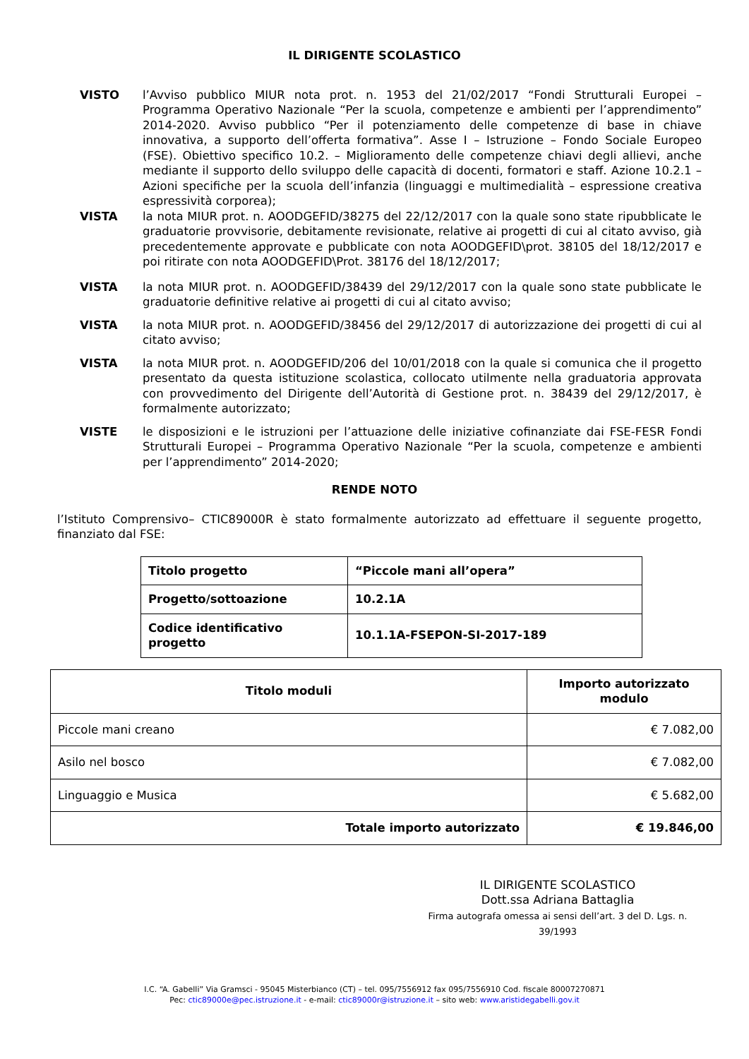IL DIRIGENTE SCOLASTICO
VISTO l’Avviso pubblico MIUR nota prot. n. 1953 del 21/02/2017 “Fondi Strutturali Europei – Programma Operativo Nazionale “Per la scuola, competenze e ambienti per l’apprendimento” 2014-2020. Avviso pubblico “Per il potenziamento delle competenze di base in chiave innovativa, a supporto dell’offerta formativa”. Asse I – Istruzione – Fondo Sociale Europeo (FSE). Obiettivo specifico 10.2. – Miglioramento delle competenze chiavi degli allievi, anche mediante il supporto dello sviluppo delle capacità di docenti, formatori e staff. Azione 10.2.1 – Azioni specifiche per la scuola dell’infanzia (linguaggi e multimedialità – espressione creativa espressività corporea);
VISTA la nota MIUR prot. n. AOODGEFID/38275 del 22/12/2017 con la quale sono state ripubblicate le graduatorie provvisorie, debitamente revisionate, relative ai progetti di cui al citato avviso, già precedentemente approvate e pubblicate con nota AOODGEFID\prot. 38105 del 18/12/2017 e poi ritirate con nota AOODGEFID\Prot. 38176 del 18/12/2017;
VISTA la nota MIUR prot. n. AOODGEFID/38439 del 29/12/2017 con la quale sono state pubblicate le graduatorie definitive relative ai progetti di cui al citato avviso;
VISTA la nota MIUR prot. n. AOODGEFID/38456 del 29/12/2017 di autorizzazione dei progetti di cui al citato avviso;
VISTA la nota MIUR prot. n. AOODGEFID/206 del 10/01/2018 con la quale si comunica che il progetto presentato da questa istituzione scolastica, collocato utilmente nella graduatoria approvata con provvedimento del Dirigente dell’Autorità di Gestione prot. n. 38439 del 29/12/2017, è formalmente autorizzato;
VISTE le disposizioni e le istruzioni per l’attuazione delle iniziative cofinanziate dai FSE-FESR Fondi Strutturali Europei – Programma Operativo Nazionale “Per la scuola, competenze e ambienti per l’apprendimento” 2014-2020;
RENDE NOTO
l’Istituto Comprensivo– CTIC89000R è stato formalmente autorizzato ad effettuare il seguente progetto, finanziato dal FSE:
| Titolo progetto | “Piccole mani all’opera” |
| Progetto/sottoazione | 10.2.1A |
| Codice identificativo progetto | 10.1.1A-FSEPON-SI-2017-189 |
| Titolo moduli | Importo autorizzato modulo |
| --- | --- |
| Piccole mani creano | € 7.082,00 |
| Asilo nel bosco | € 7.082,00 |
| Linguaggio e Musica | € 5.682,00 |
| Totale importo autorizzato | € 19.846,00 |
IL DIRIGENTE SCOLASTICO
Dott.ssa Adriana Battaglia
Firma autografa omessa ai sensi dell’art. 3 del D. Lgs. n. 39/1993
I.C. “A. Gabelli” Via Gramsci - 95045 Misterbianco (CT) – tel. 095/7556912 fax 095/7556910 Cod. fiscale 80007270871
Pec: ctic89000e@pec.istruzione.it - e-mail: ctic89000r@istruzione.it – sito web: www.aristidegabelli.gov.it